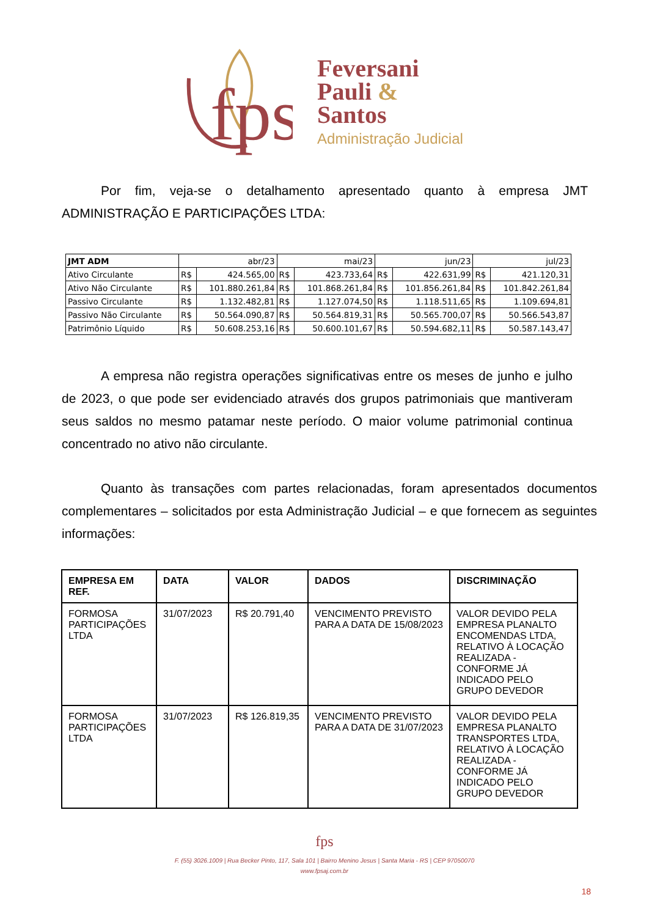fps
Feversani
Pauli &
Santos
Administração Judicial
Por fim, veja-se o detalhamento apresentado quanto à empresa JMT ADMINISTRAÇÃO E PARTICIPAÇÕES LTDA:
| JMT ADM | abr/23 | | mai/23 | | jun/23 | | jul/23 | |
| --- | --- | --- | --- | --- | --- | --- | --- | --- |
| Ativo Circulante | R$ | 424.565,00 | R$ | 423.733,64 | R$ | 422.631,99 | R$ | 421.120,31 |
| Ativo Não Circulante | R$ | 101.880.261,84 | R$ | 101.868.261,84 | R$ | 101.856.261,84 | R$ | 101.842.261,84 |
| Passivo Circulante | R$ | 1.132.482,81 | R$ | 1.127.074,50 | R$ | 1.118.511,65 | R$ | 1.109.694,81 |
| Passivo Não Circulante | R$ | 50.564.090,87 | R$ | 50.564.819,31 | R$ | 50.565.700,07 | R$ | 50.566.543,87 |
| Patrimônio Líquido | R$ | 50.608.253,16 | R$ | 50.600.101,67 | R$ | 50.594.682,11 | R$ | 50.587.143,47 |
A empresa não registra operações significativas entre os meses de junho e julho de 2023, o que pode ser evidenciado através dos grupos patrimoniais que mantiveram seus saldos no mesmo patamar neste período. O maior volume patrimonial continua concentrado no ativo não circulante.
Quanto às transações com partes relacionadas, foram apresentados documentos complementares – solicitados por esta Administração Judicial – e que fornecem as seguintes informações:
| EMPRESA EM REF. | DATA | VALOR | DADOS | DISCRIMINAÇÃO |
| --- | --- | --- | --- | --- |
| FORMOSA PARTICIPAÇÕES LTDA | 31/07/2023 | R$ 20.791,40 | VENCIMENTO PREVISTO PARA A DATA DE 15/08/2023 | VALOR DEVIDO PELA EMPRESA PLANALTO ENCOMENDAS LTDA, RELATIVO À LOCAÇÃO REALIZADA - CONFORME JÁ INDICADO PELO GRUPO DEVEDOR |
| FORMOSA PARTICIPAÇÕES LTDA | 31/07/2023 | R$ 126.819,35 | VENCIMENTO PREVISTO PARA A DATA DE 31/07/2023 | VALOR DEVIDO PELA EMPRESA PLANALTO TRANSPORTES LTDA, RELATIVO À LOCAÇÃO REALIZADA - CONFORME JÁ INDICADO PELO GRUPO DEVEDOR |
fps
F. (55) 3026.1009 | Rua Becker Pinto, 117, Sala 101 | Bairro Menino Jesus | Santa Maria - RS | CEP 97050070
www.fpsaj.com.br
18